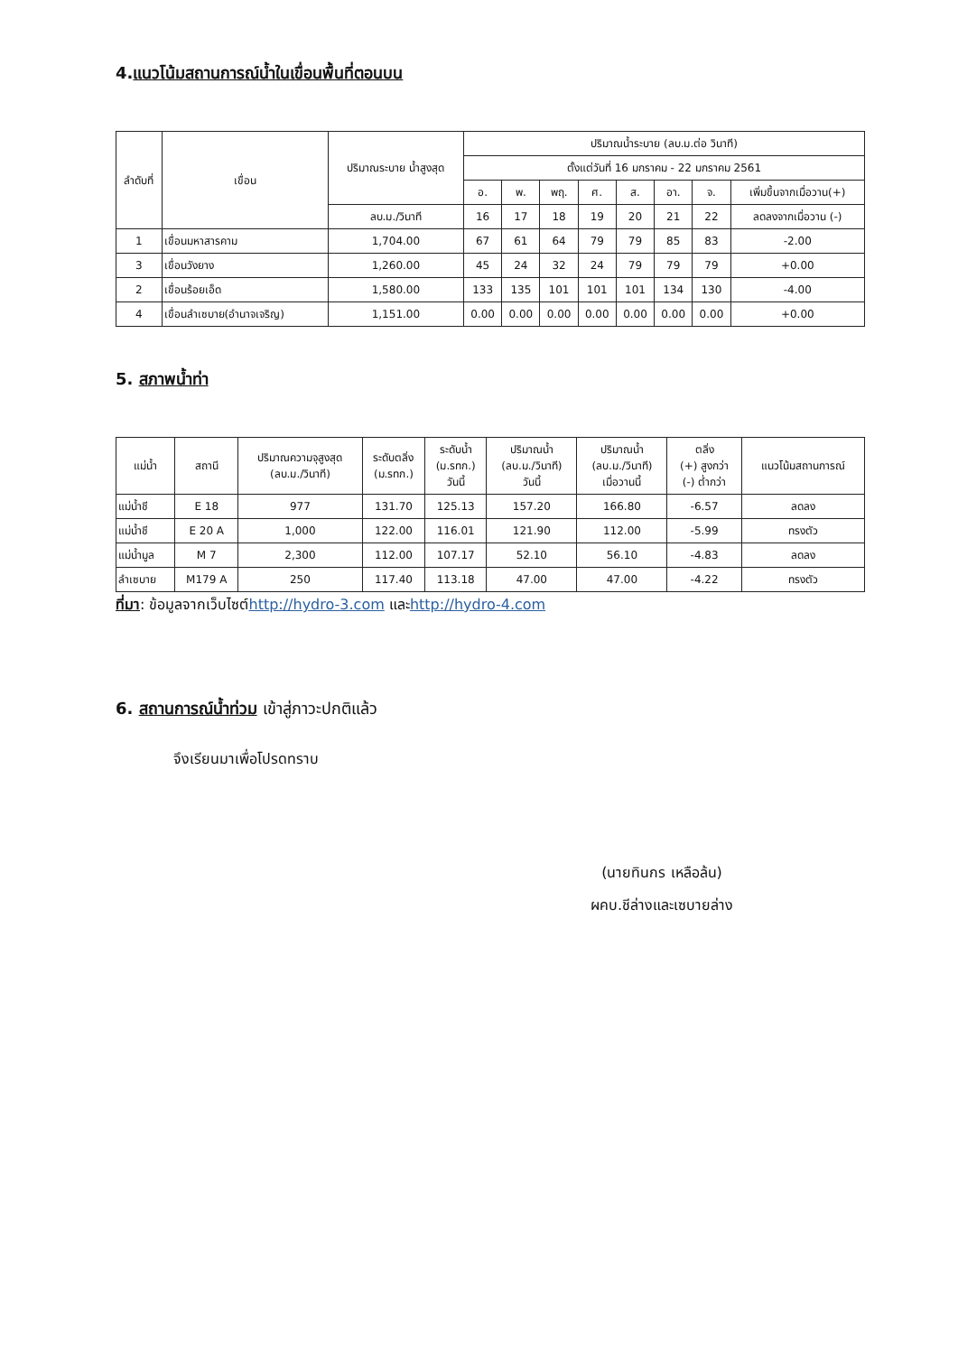4.แนวโน้มสถานการณ์น้ำในเขื่อนพื้นที่ตอนบน
| ลำดับที่ | เขื่อน | ปริมาณระบาย น้ำสูงสุด | ปริมาณน้ำระบาย (ลบ.ม.ต่อ วินาที) | | | | | | | |
| --- | --- | --- | --- | --- | --- | --- | --- | --- | --- | --- |
| | | | ตั้งแต่วันที่ 16 มกราคม - 22 มกราคม 2561 | | | | | | | |
| | | | อ. | พ. | พฤ. | ศ. | ส. | อา. | จ. | เพิ่มขึ้นจากเมื่อวาน(+) |
| | | ลบ.ม./วินาที | 16 | 17 | 18 | 19 | 20 | 21 | 22 | ลดลงจากเมื่อวาน (-) |
| 1 | เขื่อนมหาสารคาม | 1,704.00 | 67 | 61 | 64 | 79 | 79 | 85 | 83 | -2.00 |
| 3 | เขื่อนวังยาง | 1,260.00 | 45 | 24 | 32 | 24 | 79 | 79 | 79 | +0.00 |
| 2 | เขื่อนร้อยเอ็ด | 1,580.00 | 133 | 135 | 101 | 101 | 101 | 134 | 130 | -4.00 |
| 4 | เขื่อนลำเซบาย(อำนาจเจริญ) | 1,151.00 | 0.00 | 0.00 | 0.00 | 0.00 | 0.00 | 0.00 | 0.00 | +0.00 |
5. สภาพน้ำท่า
| แม่น้ำ | สถานี | ปริมาณความจุสูงสุด (ลบ.ม./วินาที) | ระดับตลิ่ง (ม.รทก.) | ระดับน้ำ (ม.รทก.) วันนี้ | ปริมาณน้ำ (ลบ.ม./วินาที) วันนี้ | ปริมาณน้ำ (ลบ.ม./วินาที) เมื่อวานนี้ | ตลิ่ง (+) สูงกว่า (-) ต่ำกว่า | แนวโน้มสถานการณ์ |
| --- | --- | --- | --- | --- | --- | --- | --- | --- |
| แม่น้ำชี | E 18 | 977 | 131.70 | 125.13 | 157.20 | 166.80 | -6.57 | ลดลง |
| แม่น้ำชี | E 20 A | 1,000 | 122.00 | 116.01 | 121.90 | 112.00 | -5.99 | ทรงตัว |
| แม่น้ำมูล | M 7 | 2,300 | 112.00 | 107.17 | 52.10 | 56.10 | -4.83 | ลดลง |
| ลำเซบาย | M179 A | 250 | 117.40 | 113.18 | 47.00 | 47.00 | -4.22 | ทรงตัว |
ที่มา: ข้อมูลจากเว็บไซต์http://hydro-3.com และhttp://hydro-4.com
6. สถานการณ์น้ำท่วม เข้าสู่ภาวะปกติแล้ว
จึงเรียนมาเพื่อโปรดทราบ
(นายทินกร เหลือล้น)
ผคบ.ชีล่างและเซบายล่าง